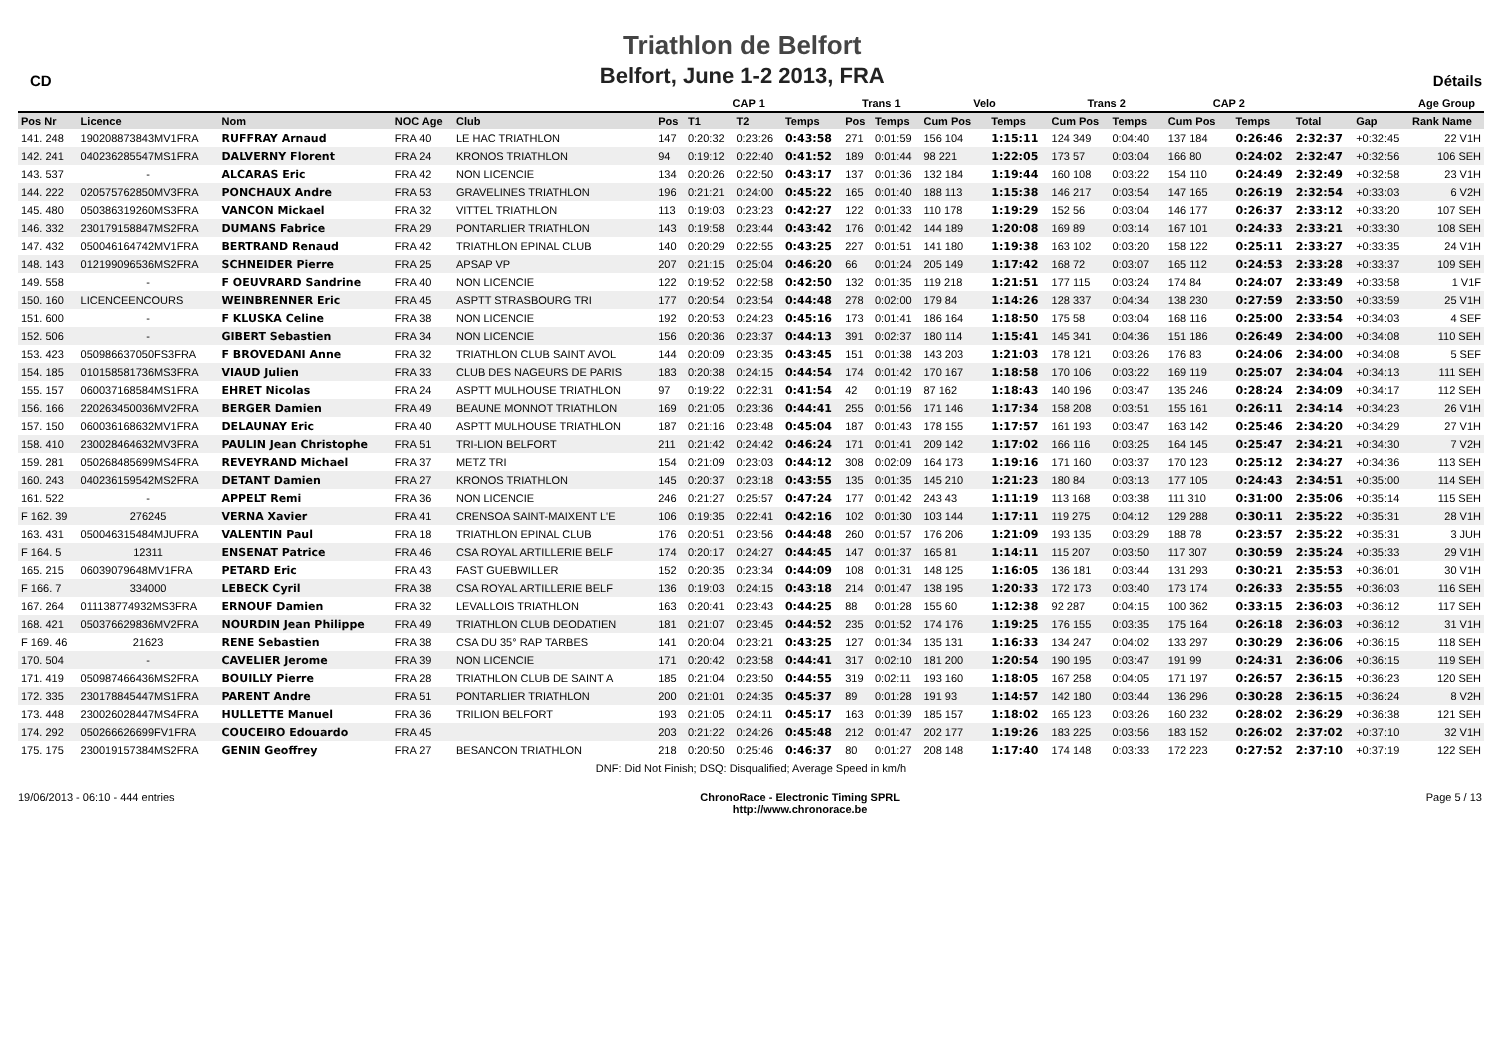CD
Triathlon de Belfort
Belfort, June 1-2 2013, FRA
Détails
| | | | | | | CAP 1 | | | | Trans 1 | | Velo | | | Trans 2 | | | CAP 2 | | | | | Age Group |
| --- | --- | --- | --- | --- | --- | --- | --- | --- | --- | --- | --- | --- | --- | --- | --- | --- | --- | --- | --- | --- | --- | --- | --- |
| Pos Nr | Licence | Nom | NOC Age | Club | | Pos | T1 | T2 | Temps | Pos | Temps | Cum Pos | | Temps | Cum Pos | Temps | | Cum Pos | | Temps | Total | Gap | Rank Name |
| 141. 248 | 190208873843MV1FRA | RUFFRAY Arnaud | FRA 40 | LE HAC TRIATHLON | | 147 | 0:20:32 | 0:23:26 | 0:43:58 | 271 | 0:01:59 | 156 104 | | 1:15:11 | 124 349 | 0:04:40 | | 137 184 | | 0:26:46 | 2:32:37 | +0:32:45 | 22 V1H |
| 142. 241 | 040236285547MS1FRA | DALVERNY Florent | FRA 24 | KRONOS TRIATHLON | | 94 | 0:19:12 | 0:22:40 | 0:41:52 | 189 | 0:01:44 | 98 221 | | 1:22:05 | 173 57 | 0:03:04 | | 166 80 | | 0:24:02 | 2:32:47 | +0:32:56 | 106 SEH |
| 143. 537 | - | ALCARAS Eric | FRA 42 | NON LICENCIE | | 134 | 0:20:26 | 0:22:50 | 0:43:17 | 137 | 0:01:36 | 132 184 | | 1:19:44 | 160 108 | 0:03:22 | | 154 110 | | 0:24:49 | 2:32:49 | +0:32:58 | 23 V1H |
| 144. 222 | 020575762850MV3FRA | PONCHAUX Andre | FRA 53 | GRAVELINES TRIATHLON | | 196 | 0:21:21 | 0:24:00 | 0:45:22 | 165 | 0:01:40 | 188 113 | | 1:15:38 | 146 217 | 0:03:54 | | 147 165 | | 0:26:19 | 2:32:54 | +0:33:03 | 6 V2H |
| 145. 480 | 050386319260MS3FRA | VANCON Mickael | FRA 32 | VITTEL TRIATHLON | | 113 | 0:19:03 | 0:23:23 | 0:42:27 | 122 | 0:01:33 | 110 178 | | 1:19:29 | 152 56 | 0:03:04 | | 146 177 | | 0:26:37 | 2:33:12 | +0:33:20 | 107 SEH |
| 146. 332 | 230179158847MS2FRA | DUMANS Fabrice | FRA 29 | PONTARLIER TRIATHLON | | 143 | 0:19:58 | 0:23:44 | 0:43:42 | 176 | 0:01:42 | 144 189 | | 1:20:08 | 169 89 | 0:03:14 | | 167 101 | | 0:24:33 | 2:33:21 | +0:33:30 | 108 SEH |
| 147. 432 | 050046164742MV1FRA | BERTRAND Renaud | FRA 42 | TRIATHLON EPINAL CLUB | | 140 | 0:20:29 | 0:22:55 | 0:43:25 | 227 | 0:01:51 | 141 180 | | 1:19:38 | 163 102 | 0:03:20 | | 158 122 | | 0:25:11 | 2:33:27 | +0:33:35 | 24 V1H |
| 148. 143 | 012199096536MS2FRA | SCHNEIDER Pierre | FRA 25 | APSAP VP | | 207 | 0:21:15 | 0:25:04 | 0:46:20 | 66 | 0:01:24 | 205 149 | | 1:17:42 | 168 72 | 0:03:07 | | 165 112 | | 0:24:53 | 2:33:28 | +0:33:37 | 109 SEH |
| 149. 558 | - | F OEUVRARD Sandrine | FRA 40 | NON LICENCIE | | 122 | 0:19:52 | 0:22:58 | 0:42:50 | 132 | 0:01:35 | 119 218 | | 1:21:51 | 177 115 | 0:03:24 | | 174 84 | | 0:24:07 | 2:33:49 | +0:33:58 | 1 V1F |
| 150. 160 | LICENCEENCOURS | WEINBRENNER Eric | FRA 45 | ASPTT STRASBOURG TRI | | 177 | 0:20:54 | 0:23:54 | 0:44:48 | 278 | 0:02:00 | 179 84 | | 1:14:26 | 128 337 | 0:04:34 | | 138 230 | | 0:27:59 | 2:33:50 | +0:33:59 | 25 V1H |
| 151. 600 | - | F KLUSKA Celine | FRA 38 | NON LICENCIE | | 192 | 0:20:53 | 0:24:23 | 0:45:16 | 173 | 0:01:41 | 186 164 | | 1:18:50 | 175 58 | 0:03:04 | | 168 116 | | 0:25:00 | 2:33:54 | +0:34:03 | 4 SEF |
| 152. 506 | - | GIBERT Sebastien | FRA 34 | NON LICENCIE | | 156 | 0:20:36 | 0:23:37 | 0:44:13 | 391 | 0:02:37 | 180 114 | | 1:15:41 | 145 341 | 0:04:36 | | 151 186 | | 0:26:49 | 2:34:00 | +0:34:08 | 110 SEH |
| 153. 423 | 050986637050FS3FRA | F BROVEDANI Anne | FRA 32 | TRIATHLON CLUB SAINT AVOL | | 144 | 0:20:09 | 0:23:35 | 0:43:45 | 151 | 0:01:38 | 143 203 | | 1:21:03 | 178 121 | 0:03:26 | | 176 83 | | 0:24:06 | 2:34:00 | +0:34:08 | 5 SEF |
| 154. 185 | 010158581736MS3FRA | VIAUD Julien | FRA 33 | CLUB DES NAGEURS DE PARIS | | 183 | 0:20:38 | 0:24:15 | 0:44:54 | 174 | 0:01:42 | 170 167 | | 1:18:58 | 170 106 | 0:03:22 | | 169 119 | | 0:25:07 | 2:34:04 | +0:34:13 | 111 SEH |
| 155. 157 | 060037168584MS1FRA | EHRET Nicolas | FRA 24 | ASPTT MULHOUSE TRIATHLON | | 97 | 0:19:22 | 0:22:31 | 0:41:54 | 42 | 0:01:19 | 87 162 | | 1:18:43 | 140 196 | 0:03:47 | | 135 246 | | 0:28:24 | 2:34:09 | +0:34:17 | 112 SEH |
| 156. 166 | 220263450036MV2FRA | BERGER Damien | FRA 49 | BEAUNE MONNOT TRIATHLON | | 169 | 0:21:05 | 0:23:36 | 0:44:41 | 255 | 0:01:56 | 171 146 | | 1:17:34 | 158 208 | 0:03:51 | | 155 161 | | 0:26:11 | 2:34:14 | +0:34:23 | 26 V1H |
| 157. 150 | 060036168632MV1FRA | DELAUNAY Eric | FRA 40 | ASPTT MULHOUSE TRIATHLON | | 187 | 0:21:16 | 0:23:48 | 0:45:04 | 187 | 0:01:43 | 178 155 | | 1:17:57 | 161 193 | 0:03:47 | | 163 142 | | 0:25:46 | 2:34:20 | +0:34:29 | 27 V1H |
| 158. 410 | 230028464632MV3FRA | PAULIN Jean Christophe | FRA 51 | TRI-LION BELFORT | | 211 | 0:21:42 | 0:24:42 | 0:46:24 | 171 | 0:01:41 | 209 142 | | 1:17:02 | 166 116 | 0:03:25 | | 164 145 | | 0:25:47 | 2:34:21 | +0:34:30 | 7 V2H |
| 159. 281 | 050268485699MS4FRA | REVEYRAND Michael | FRA 37 | METZ TRI | | 154 | 0:21:09 | 0:23:03 | 0:44:12 | 308 | 0:02:09 | 164 173 | | 1:19:16 | 171 160 | 0:03:37 | | 170 123 | | 0:25:12 | 2:34:27 | +0:34:36 | 113 SEH |
| 160. 243 | 040236159542MS2FRA | DETANT Damien | FRA 27 | KRONOS TRIATHLON | | 145 | 0:20:37 | 0:23:18 | 0:43:55 | 135 | 0:01:35 | 145 210 | | 1:21:23 | 180 84 | 0:03:13 | | 177 105 | | 0:24:43 | 2:34:51 | +0:35:00 | 114 SEH |
| 161. 522 | - | APPELT Remi | FRA 36 | NON LICENCIE | | 246 | 0:21:27 | 0:25:57 | 0:47:24 | 177 | 0:01:42 | 243 43 | | 1:11:19 | 113 168 | 0:03:38 | | 111 310 | | 0:31:00 | 2:35:06 | +0:35:14 | 115 SEH |
| F 162. 39 | 276245 | VERNA Xavier | FRA 41 | CRENSOA SAINT-MAIXENT L'E | | 106 | 0:19:35 | 0:22:41 | 0:42:16 | 102 | 0:01:30 | 103 144 | | 1:17:11 | 119 275 | 0:04:12 | | 129 288 | | 0:30:11 | 2:35:22 | +0:35:31 | 28 V1H |
| 163. 431 | 050046315484MJUFRA | VALENTIN Paul | FRA 18 | TRIATHLON EPINAL CLUB | | 176 | 0:20:51 | 0:23:56 | 0:44:48 | 260 | 0:01:57 | 176 206 | | 1:21:09 | 193 135 | 0:03:29 | | 188 78 | | 0:23:57 | 2:35:22 | +0:35:31 | 3 JUH |
| F 164. 5 | 12311 | ENSENAT Patrice | FRA 46 | CSA ROYAL ARTILLERIE BELF | | 174 | 0:20:17 | 0:24:27 | 0:44:45 | 147 | 0:01:37 | 165 81 | | 1:14:11 | 115 207 | 0:03:50 | | 117 307 | | 0:30:59 | 2:35:24 | +0:35:33 | 29 V1H |
| 165. 215 | 06039079648MV1FRA | PETARD Eric | FRA 43 | FAST GUEBWILLER | | 152 | 0:20:35 | 0:23:34 | 0:44:09 | 108 | 0:01:31 | 148 125 | | 1:16:05 | 136 181 | 0:03:44 | | 131 293 | | 0:30:21 | 2:35:53 | +0:36:01 | 30 V1H |
| F 166. 7 | 334000 | LEBECK Cyril | FRA 38 | CSA ROYAL ARTILLERIE BELF | | 136 | 0:19:03 | 0:24:15 | 0:43:18 | 214 | 0:01:47 | 138 195 | | 1:20:33 | 172 173 | 0:03:40 | | 173 174 | | 0:26:33 | 2:35:55 | +0:36:03 | 116 SEH |
| 167. 264 | 011138774932MS3FRA | ERNOUF Damien | FRA 32 | LEVALLOIS TRIATHLON | | 163 | 0:20:41 | 0:23:43 | 0:44:25 | 88 | 0:01:28 | 155 60 | | 1:12:38 | 92 287 | 0:04:15 | | 100 362 | | 0:33:15 | 2:36:03 | +0:36:12 | 117 SEH |
| 168. 421 | 050376629836MV2FRA | NOURDIN Jean Philippe | FRA 49 | TRIATHLON CLUB DEODATIEN | | 181 | 0:21:07 | 0:23:45 | 0:44:52 | 235 | 0:01:52 | 174 176 | | 1:19:25 | 176 155 | 0:03:35 | | 175 164 | | 0:26:18 | 2:36:03 | +0:36:12 | 31 V1H |
| F 169. 46 | 21623 | RENE Sebastien | FRA 38 | CSA DU 35° RAP TARBES | | 141 | 0:20:04 | 0:23:21 | 0:43:25 | 127 | 0:01:34 | 135 131 | | 1:16:33 | 134 247 | 0:04:02 | | 133 297 | | 0:30:29 | 2:36:06 | +0:36:15 | 118 SEH |
| 170. 504 | - | CAVELIER Jerome | FRA 39 | NON LICENCIE | | 171 | 0:20:42 | 0:23:58 | 0:44:41 | 317 | 0:02:10 | 181 200 | | 1:20:54 | 190 195 | 0:03:47 | | 191 99 | | 0:24:31 | 2:36:06 | +0:36:15 | 119 SEH |
| 171. 419 | 050987466436MS2FRA | BOUILLY Pierre | FRA 28 | TRIATHLON CLUB DE SAINT A | | 185 | 0:21:04 | 0:23:50 | 0:44:55 | 319 | 0:02:11 | 193 160 | | 1:18:05 | 167 258 | 0:04:05 | | 171 197 | | 0:26:57 | 2:36:15 | +0:36:23 | 120 SEH |
| 172. 335 | 230178845447MS1FRA | PARENT Andre | FRA 51 | PONTARLIER TRIATHLON | | 200 | 0:21:01 | 0:24:35 | 0:45:37 | 89 | 0:01:28 | 191 93 | | 1:14:57 | 142 180 | 0:03:44 | | 136 296 | | 0:30:28 | 2:36:15 | +0:36:24 | 8 V2H |
| 173. 448 | 230026028447MS4FRA | HULLETTE Manuel | FRA 36 | TRILION BELFORT | | 193 | 0:21:05 | 0:24:11 | 0:45:17 | 163 | 0:01:39 | 185 157 | | 1:18:02 | 165 123 | 0:03:26 | | 160 232 | | 0:28:02 | 2:36:29 | +0:36:38 | 121 SEH |
| 174. 292 | 050266626699FV1FRA | COUCEIRO Edouardo | FRA 45 | | | 203 | 0:21:22 | 0:24:26 | 0:45:48 | 212 | 0:01:47 | 202 177 | | 1:19:26 | 183 225 | 0:03:56 | | 183 152 | | 0:26:02 | 2:37:02 | +0:37:10 | 32 V1H |
| 175. 175 | 230019157384MS2FRA | GENIN Geoffrey | FRA 27 | BESANCON TRIATHLON | | 218 | 0:20:50 | 0:25:46 | 0:46:37 | 80 | 0:01:27 | 208 148 | | 1:17:40 | 174 148 | 0:03:33 | | 172 223 | | 0:27:52 | 2:37:10 | +0:37:19 | 122 SEH |
| DNF: Did Not Finish; DSQ: Disqualified; Average Speed in km/h | | | | | | | | | | | | | | | | | | | | | | | |
19/06/2013 - 06:10 - 444 entries
ChronoRace - Electronic Timing SPRL
http://www.chronorace.be
Page 5 / 13